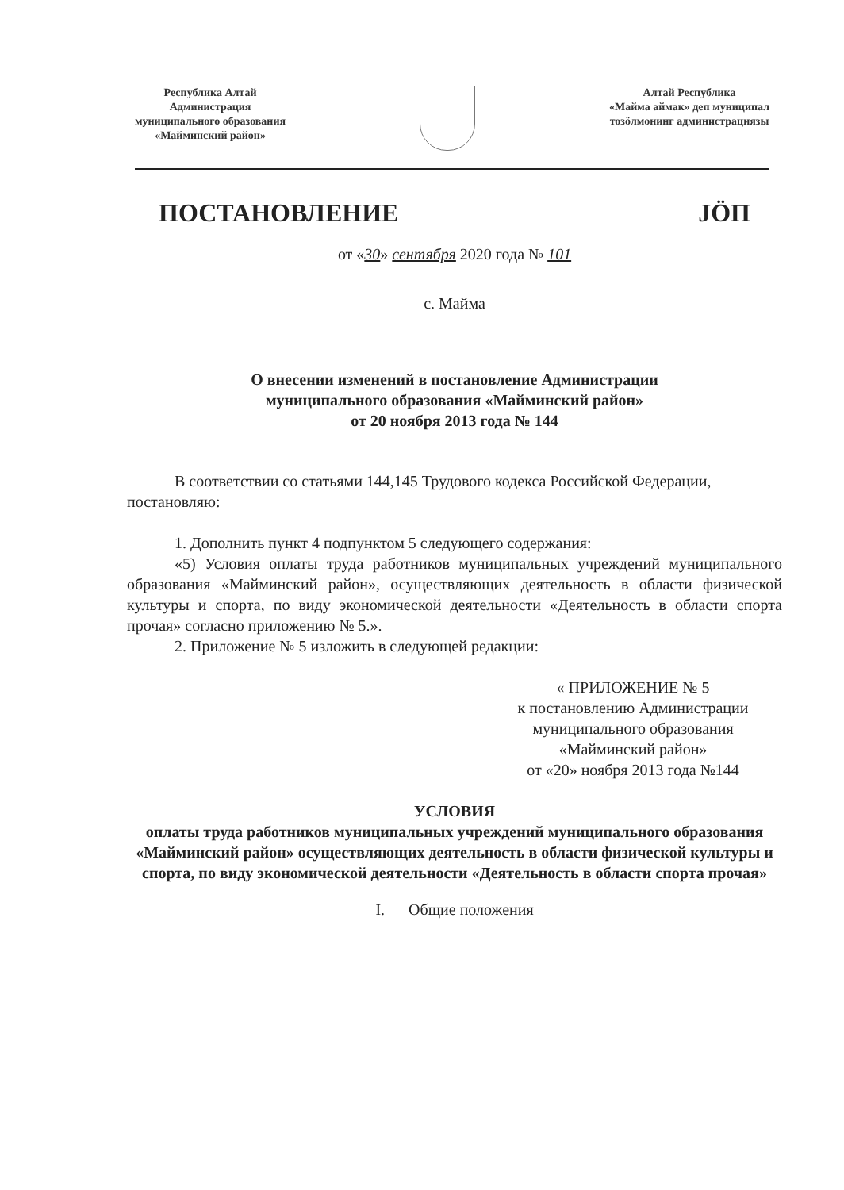Республика Алтай
Администрация
муниципального образования
«Майминский район»
Алтай Республика
«Майма аймак» деп муниципал
тозӧлмонинг администрациязы
ПОСТАНОВЛЕНИЕ JӦП
от «30» сентября 2020 года № 101
с. Майма
О внесении изменений в постановление Администрации
муниципального образования «Майминский район»
от 20 ноября 2013 года № 144
В соответствии со статьями 144,145 Трудового кодекса Российской Федерации,
постановляю:
1. Дополнить пункт 4 подпунктом 5 следующего содержания:
«5) Условия оплаты труда работников муниципальных учреждений муниципального образования «Майминский район», осуществляющих деятельность в области физической культуры и спорта, по виду экономической деятельности «Деятельность в области спорта прочая» согласно приложению № 5.».
2. Приложение № 5 изложить в следующей редакции:
« ПРИЛОЖЕНИЕ № 5
к постановлению Администрации
муниципального образования
«Майминский район»
от «20» ноября 2013 года №144
УСЛОВИЯ
оплаты труда работников муниципальных учреждений муниципального образования «Майминский район» осуществляющих деятельность в области физической культуры и спорта, по виду экономической деятельности «Деятельность в области спорта прочая»
I. Общие положения